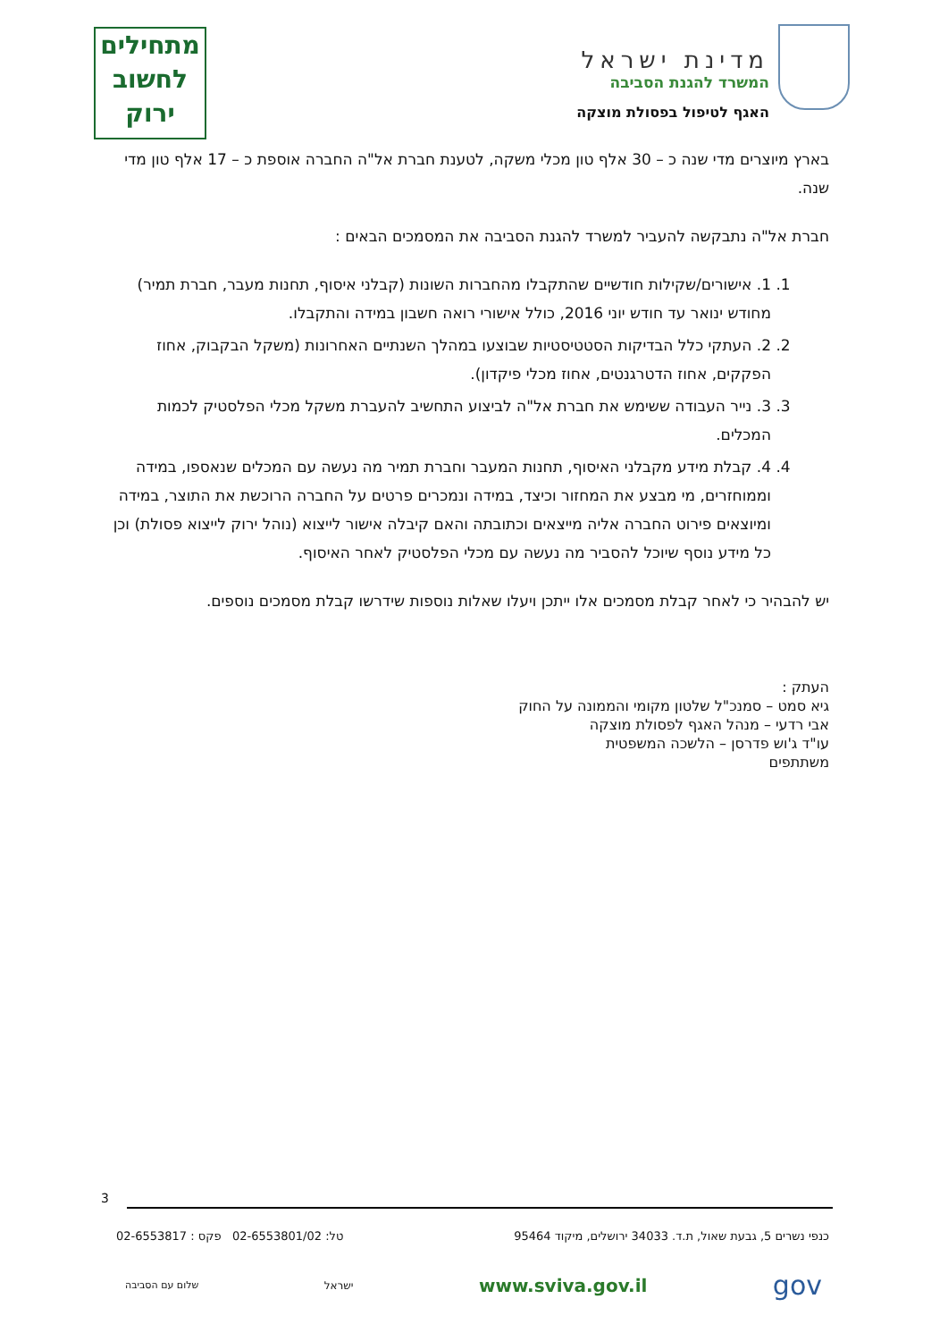מדינת ישראל
המשרד להגנת הסביבה
האגף לטיפול בפסולת מוצקה
מתחילים
לחשוב
ירוק
בארץ מיוצרים מדי שנה כ – 30 אלף טון מכלי משקה, לטענת חברת אל"ה החברה אוספת כ – 17 אלף טון מדי שנה.
חברת אל"ה נתבקשה להעביר למשרד להגנת הסביבה את המסמכים הבאים :
1. 1. אישורים/שקילות חודשיים שהתקבלו מהחברות השונות (קבלני איסוף, תחנות מעבר, חברת תמיר) מחודש ינואר עד חודש יוני 2016, כולל אישורי רואה חשבון במידה והתקבלו.
2. 2. העתקי כלל הבדיקות הסטטיסטיות שבוצעו במהלך השנתיים האחרונות (משקל הבקבוק, אחוז הפקקים, אחוז הדטרגנטים, אחוז מכלי פיקדון).
3. 3. נייר העבודה ששימש את חברת אל"ה לביצוע התחשיב להעברת משקל מכלי הפלסטיק לכמות המכלים.
4. 4. קבלת מידע מקבלני האיסוף, תחנות המעבר וחברת תמיר מה נעשה עם המכלים שנאספו, במידה וממוחזרים, מי מבצע את המחזור וכיצד, במידה ונמכרים פרטים על החברה הרוכשת את התוצר, במידה ומיוצאים פירוט החברה אליה מייצאים וכתובתה והאם קיבלה אישור לייצוא (נוהל ירוק לייצוא פסולת) וכן כל מידע נוסף שיוכל להסביר מה נעשה עם מכלי הפלסטיק לאחר האיסוף.
יש להבהיר כי לאחר קבלת מסמכים אלו ייתכן ויעלו שאלות נוספות שידרשו קבלת מסמכים נוספים.
העתק :
גיא סמט – סמנכ"ל שלטון מקומי והממונה על החוק
אבי רדעי – מנהל האגף לפסולת מוצקה
עו"ד ג'וש פדרסן – הלשכה המשפטית
משתתפים
3
כנפי נשרים 5, גבעת שאול, ת.ד. 34033 ירושלים, מיקוד 95464 טל: 02-6553801/02 פקס : 02-6553817
שלום עם הסביבה ישראל www.sviva.gov.il gov